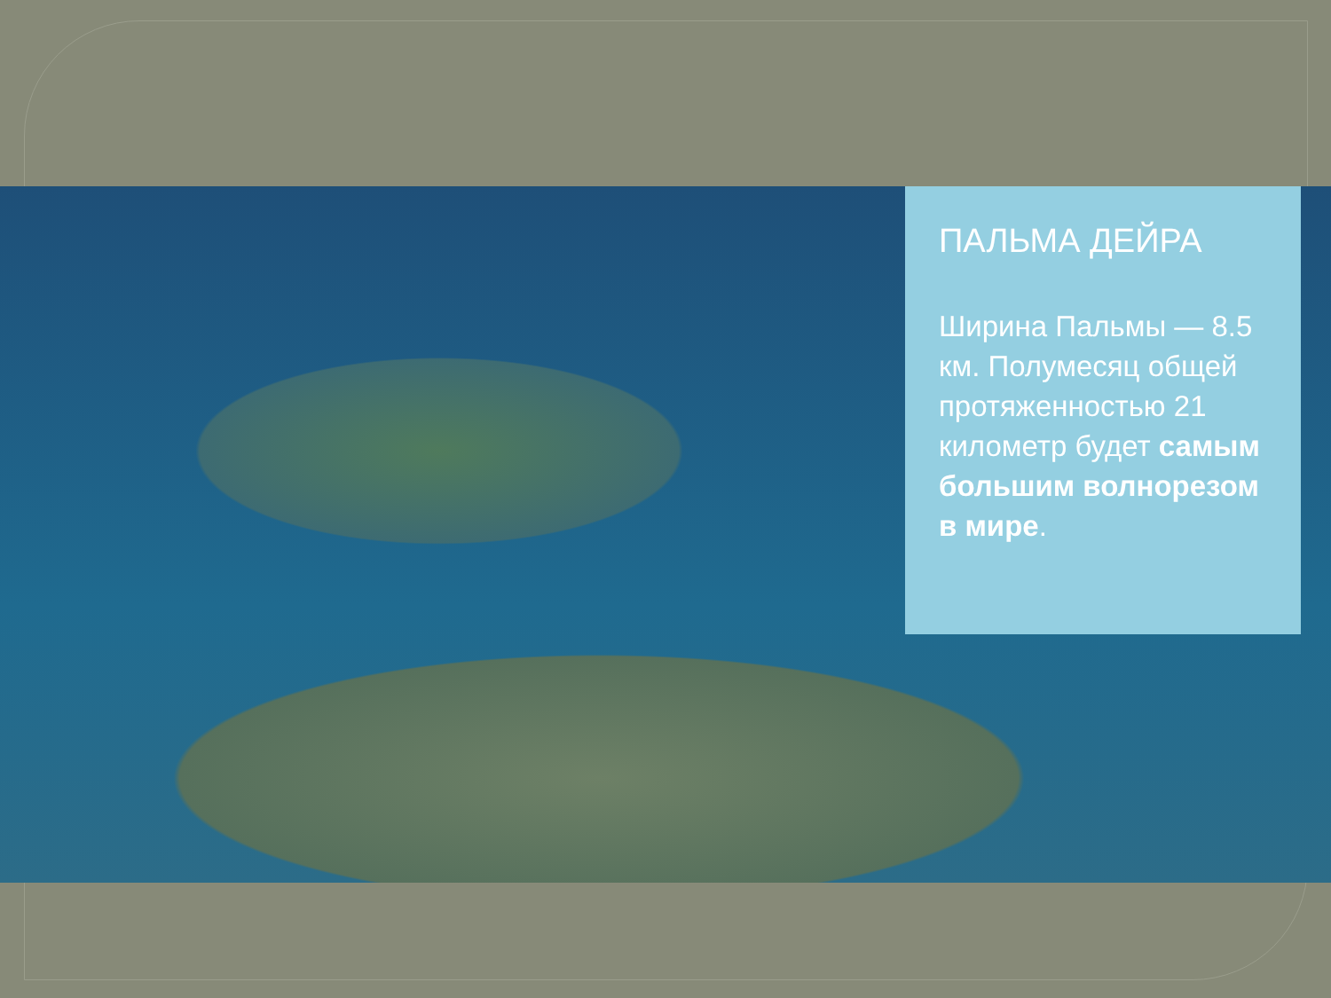ПАЛЬМА ДЕЙРА
Ширина Пальмы — 8.5 км. Полумесяц общей протяженностью 21 километр будет самым большим волнорезом в мире.